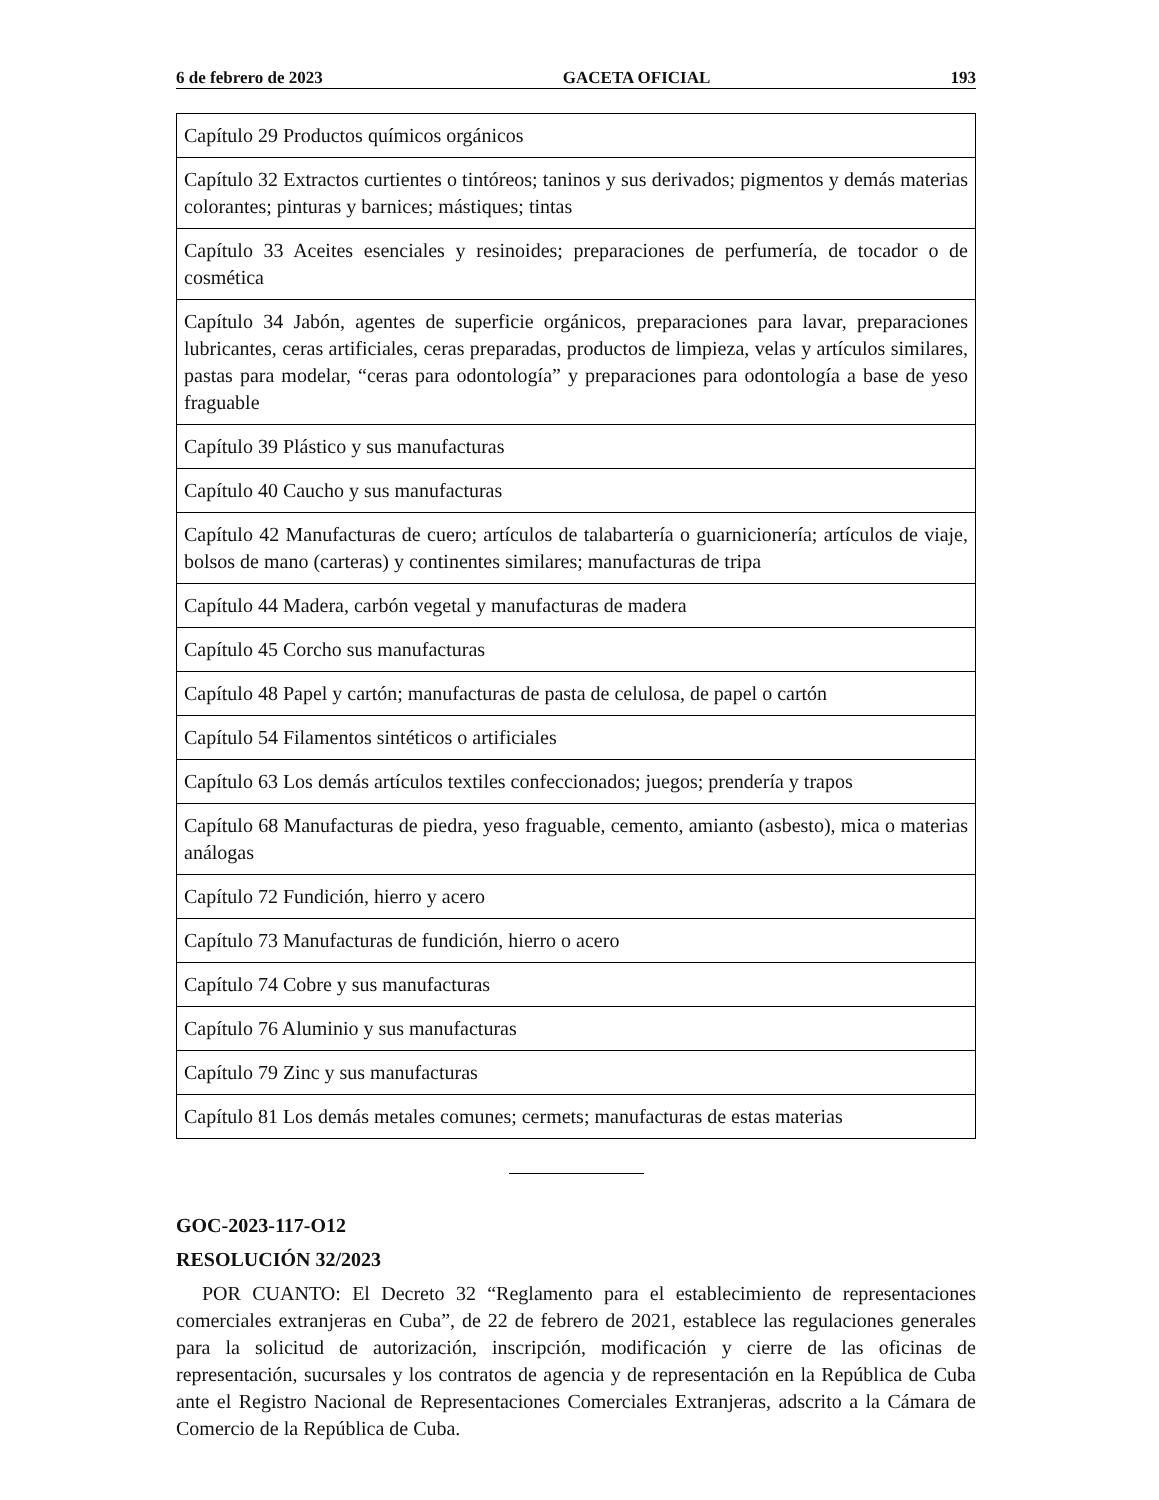6 de febrero de 2023 GACETA OFICIAL 193
| Capítulo 29 Productos químicos orgánicos |
| Capítulo 32 Extractos curtientes o tintóreos; taninos y sus derivados; pigmentos y demás materias colorantes; pinturas y barnices; mástiques; tintas |
| Capítulo 33 Aceites esenciales y resinoides; preparaciones de perfumería, de tocador o de cosmética |
| Capítulo 34 Jabón, agentes de superficie orgánicos, preparaciones para lavar, preparaciones lubricantes, ceras artificiales, ceras preparadas, productos de limpieza, velas y artículos similares, pastas para modelar, “ceras para odontología” y preparaciones para odontología a base de yeso fraguable |
| Capítulo 39 Plástico y sus manufacturas |
| Capítulo 40 Caucho y sus manufacturas |
| Capítulo 42 Manufacturas de cuero; artículos de talabartería o guarnicionería; artículos de viaje, bolsos de mano (carteras) y continentes similares; manufacturas de tripa |
| Capítulo 44 Madera, carbón vegetal y manufacturas de madera |
| Capítulo 45 Corcho sus manufacturas |
| Capítulo 48 Papel y cartón; manufacturas de pasta de celulosa, de papel o cartón |
| Capítulo 54 Filamentos sintéticos o artificiales |
| Capítulo 63 Los demás artículos textiles confeccionados; juegos; prendería y trapos |
| Capítulo 68 Manufacturas de piedra, yeso fraguable, cemento, amianto (asbesto), mica o materias análogas |
| Capítulo 72 Fundición, hierro y acero |
| Capítulo 73 Manufacturas de fundición, hierro o acero |
| Capítulo 74 Cobre y sus manufacturas |
| Capítulo 76 Aluminio y sus manufacturas |
| Capítulo 79 Zinc y sus manufacturas |
| Capítulo 81 Los demás metales comunes; cermets; manufacturas de estas materias |
GOC-2023-117-O12
RESOLUCIÓN 32/2023
POR CUANTO: El Decreto 32 “Reglamento para el establecimiento de representaciones comerciales extranjeras en Cuba”, de 22 de febrero de 2021, establece las regulaciones generales para la solicitud de autorización, inscripción, modificación y cierre de las oficinas de representación, sucursales y los contratos de agencia y de representación en la República de Cuba ante el Registro Nacional de Representaciones Comerciales Extranjeras, adscrito a la Cámara de Comercio de la República de Cuba.